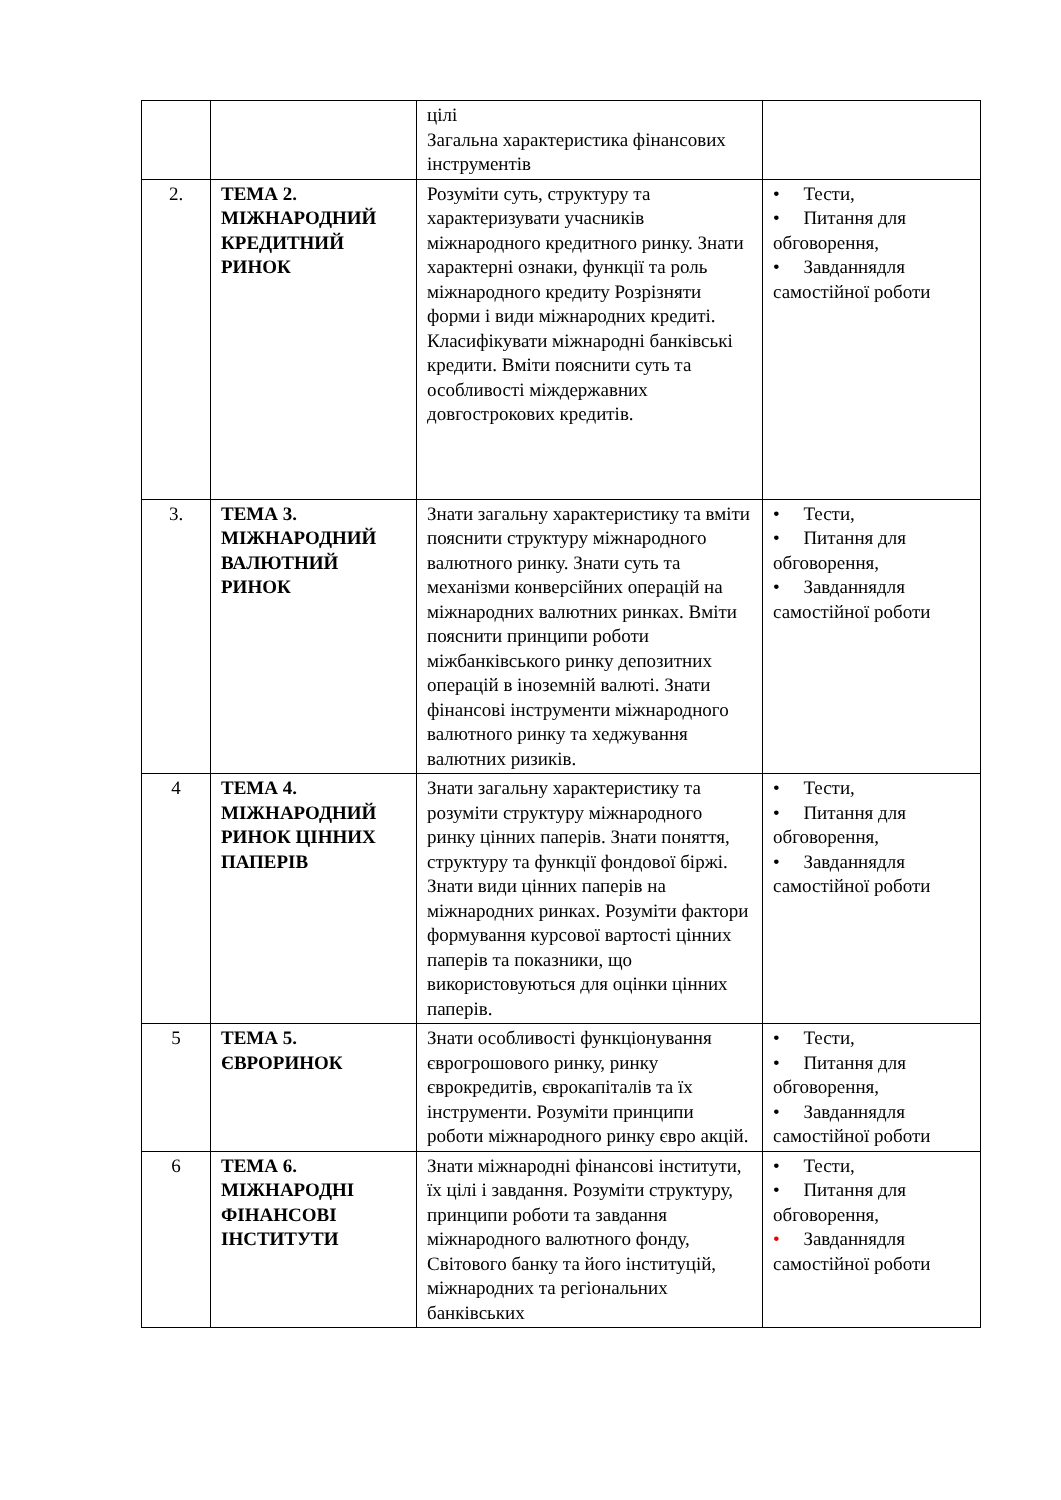| | | цілі Загальна характеристика фінансових інструментів | |
| 2. | ТЕМА 2. МІЖНАРОДНИЙ КРЕДИТНИЙ РИНОК | Розуміти суть, структуру та характеризувати учасників міжнародного кредитного ринку. Знати характерні ознаки, функції та роль міжнародного кредиту Розрізняти форми і види міжнародних кредиті. Класифікувати міжнародні банківські кредити. Вміти пояснити суть та особливості міждержавних довгострокових кредитів. | • Тести, • Питання для обговорення, • Завданнядля самостійної роботи |
| 3. | ТЕМА 3. МІЖНАРОДНИЙ ВАЛЮТНИЙ РИНОК | Знати загальну характеристику та вміти пояснити структуру міжнародного валютного ринку. Знати суть та механізми конверсійних операцій на міжнародних валютних ринках. Вміти пояснити принципи роботи міжбанківського ринку депозитних операцій в іноземній валюті. Знати фінансові інструменти міжнародного валютного ринку та хеджування валютних ризиків. | • Тести, • Питання для обговорення, • Завданнядля самостійної роботи |
| 4 | ТЕМА 4. МІЖНАРОДНИЙ РИНОК ЦІННИХ ПАПЕРІВ | Знати загальну характеристику та розуміти структуру міжнародного ринку цінних паперів. Знати поняття, структуру та функції фондової біржі. Знати види цінних паперів на міжнародних ринках. Розуміти фактори формування курсової вартості цінних паперів та показники, що використовуються для оцінки цінних паперів. | • Тести, • Питання для обговорення, • Завданнядля самостійної роботи |
| 5 | ТЕМА 5. ЄВРОРИНОК | Знати особливості функціонування єврогрошового ринку, ринку єврокредитів, єврокапіталів та їх інструменти. Розуміти принципи роботи міжнародного ринку євро акцій. | • Тести, • Питання для обговорення, • Завданнядля самостійної роботи |
| 6 | ТЕМА 6. МІЖНАРОДНІ ФІНАНСОВІ ІНСТИТУТИ | Знати міжнародні фінансові інститути, їх цілі і завдання. Розуміти структуру, принципи роботи та завдання міжнародного валютного фонду, Світового банку та його інституцій, міжнародних та регіональних банківських | • Тести, • Питання для обговорення, • Завданнядля самостійної роботи |